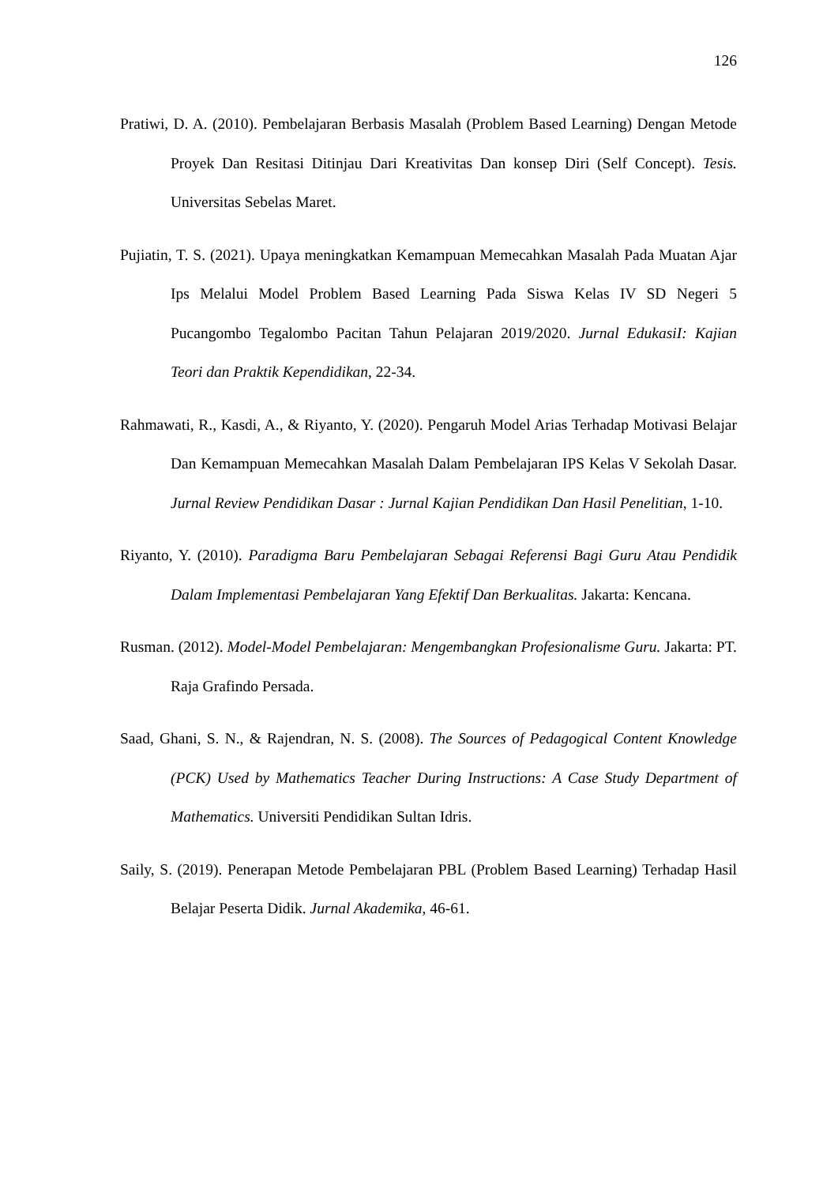126
Pratiwi, D. A. (2010). Pembelajaran Berbasis Masalah (Problem Based Learning) Dengan Metode Proyek Dan Resitasi Ditinjau Dari Kreativitas Dan konsep Diri (Self Concept). Tesis. Universitas Sebelas Maret.
Pujiatin, T. S. (2021). Upaya meningkatkan Kemampuan Memecahkan Masalah Pada Muatan Ajar Ips Melalui Model Problem Based Learning Pada Siswa Kelas IV SD Negeri 5 Pucangombo Tegalombo Pacitan Tahun Pelajaran 2019/2020. Jurnal EdukasiI: Kajian Teori dan Praktik Kependidikan, 22-34.
Rahmawati, R., Kasdi, A., & Riyanto, Y. (2020). Pengaruh Model Arias Terhadap Motivasi Belajar Dan Kemampuan Memecahkan Masalah Dalam Pembelajaran IPS Kelas V Sekolah Dasar. Jurnal Review Pendidikan Dasar : Jurnal Kajian Pendidikan Dan Hasil Penelitian, 1-10.
Riyanto, Y. (2010). Paradigma Baru Pembelajaran Sebagai Referensi Bagi Guru Atau Pendidik Dalam Implementasi Pembelajaran Yang Efektif Dan Berkualitas. Jakarta: Kencana.
Rusman. (2012). Model-Model Pembelajaran: Mengembangkan Profesionalisme Guru. Jakarta: PT. Raja Grafindo Persada.
Saad, Ghani, S. N., & Rajendran, N. S. (2008). The Sources of Pedagogical Content Knowledge (PCK) Used by Mathematics Teacher During Instructions: A Case Study Department of Mathematics. Universiti Pendidikan Sultan Idris.
Saily, S. (2019). Penerapan Metode Pembelajaran PBL (Problem Based Learning) Terhadap Hasil Belajar Peserta Didik. Jurnal Akademika, 46-61.